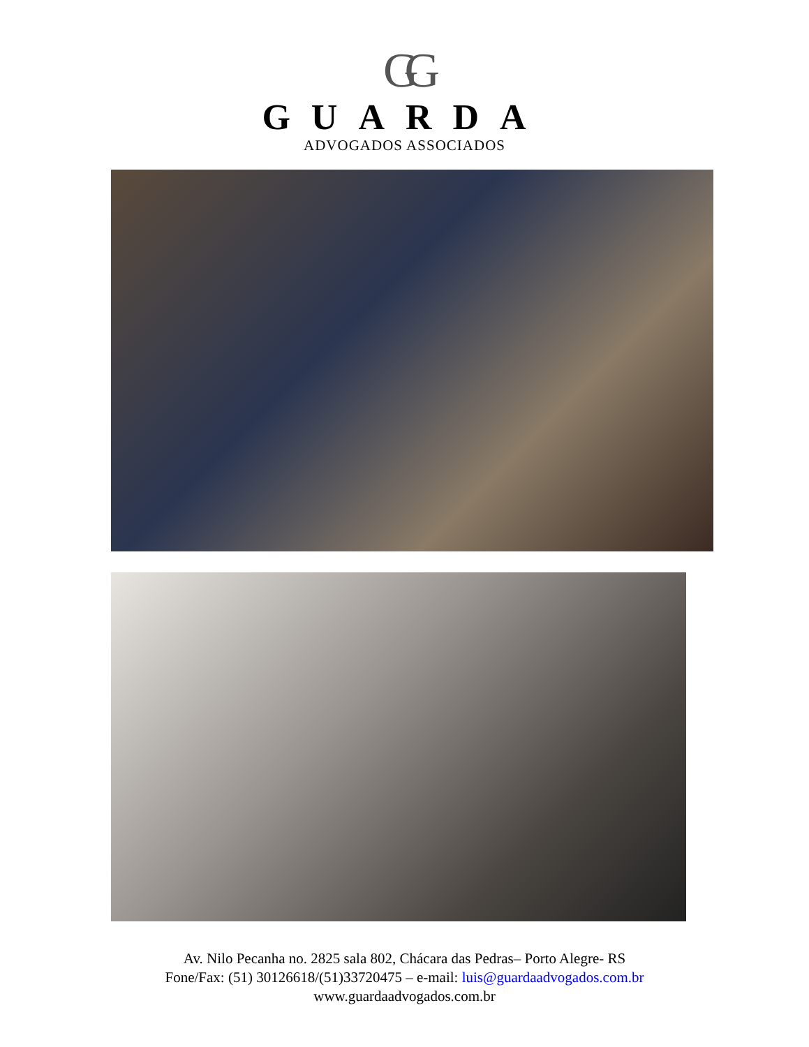GG
GUARDA
ADVOGADOS ASSOCIADOS
Av. Nilo Pecanha no. 2825 sala 802, Chácara das Pedras– Porto Alegre- RS
Fone/Fax: (51) 30126618/(51)33720475 – e-mail: luis@guardaadvogados.com.br
www.guardaadvogados.com.br